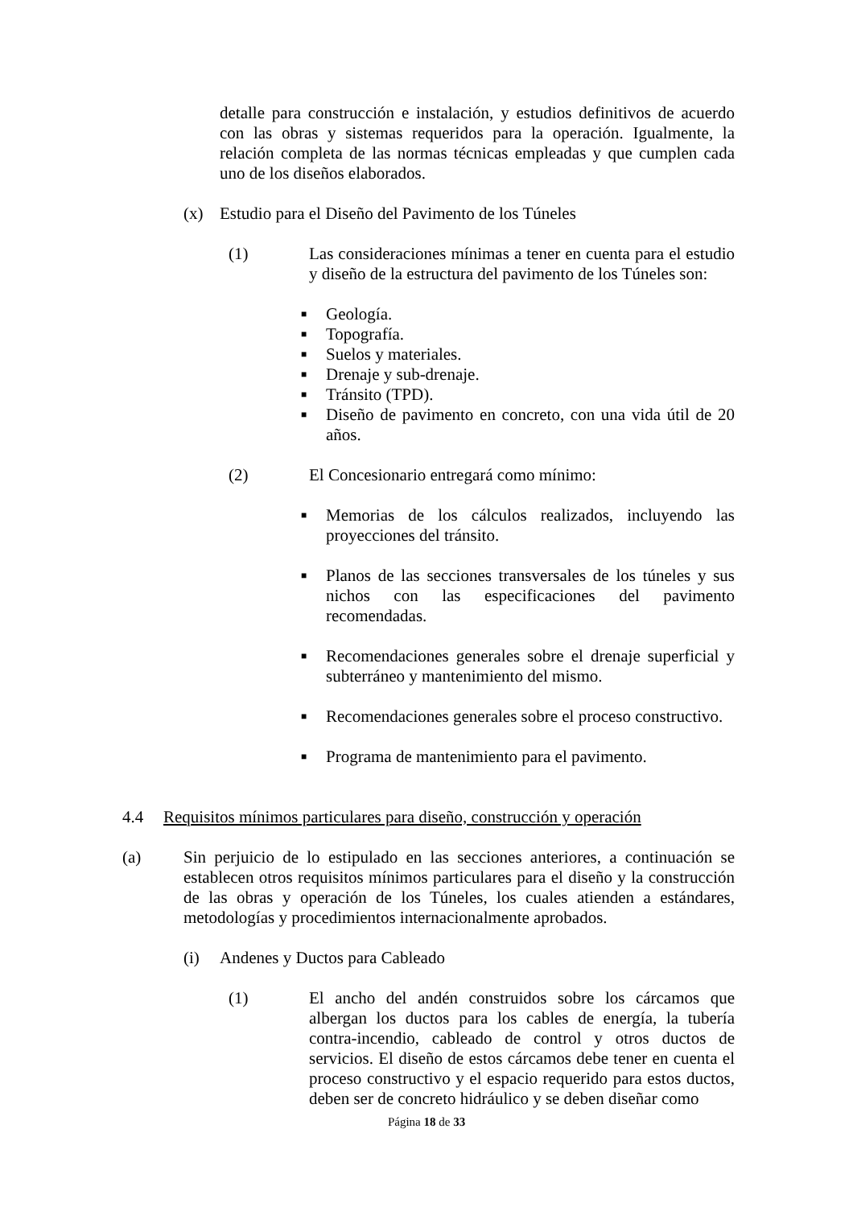detalle para construcción e instalación, y estudios definitivos de acuerdo con las obras y sistemas requeridos para la operación. Igualmente, la relación completa de las normas técnicas empleadas y que cumplen cada uno de los diseños elaborados.
(x) Estudio para el Diseño del Pavimento de los Túneles
(1) Las consideraciones mínimas a tener en cuenta para el estudio y diseño de la estructura del pavimento de los Túneles son:
■ Geología.
■ Topografía.
■ Suelos y materiales.
■ Drenaje y sub-drenaje.
■ Tránsito (TPD).
■ Diseño de pavimento en concreto, con una vida útil de 20 años.
(2) El Concesionario entregará como mínimo:
■ Memorias de los cálculos realizados, incluyendo las proyecciones del tránsito.
■ Planos de las secciones transversales de los túneles y sus nichos con las especificaciones del pavimento recomendadas.
■ Recomendaciones generales sobre el drenaje superficial y subterráneo y mantenimiento del mismo.
■ Recomendaciones generales sobre el proceso constructivo.
■ Programa de mantenimiento para el pavimento.
4.4 Requisitos mínimos particulares para diseño, construcción y operación
(a) Sin perjuicio de lo estipulado en las secciones anteriores, a continuación se establecen otros requisitos mínimos particulares para el diseño y la construcción de las obras y operación de los Túneles, los cuales atienden a estándares, metodologías y procedimientos internacionalmente aprobados.
(i) Andenes y Ductos para Cableado
(1) El ancho del andén construidos sobre los cárcamos que albergan los ductos para los cables de energía, la tubería contra-incendio, cableado de control y otros ductos de servicios. El diseño de estos cárcamos debe tener en cuenta el proceso constructivo y el espacio requerido para estos ductos, deben ser de concreto hidráulico y se deben diseñar como
Página 18 de 33